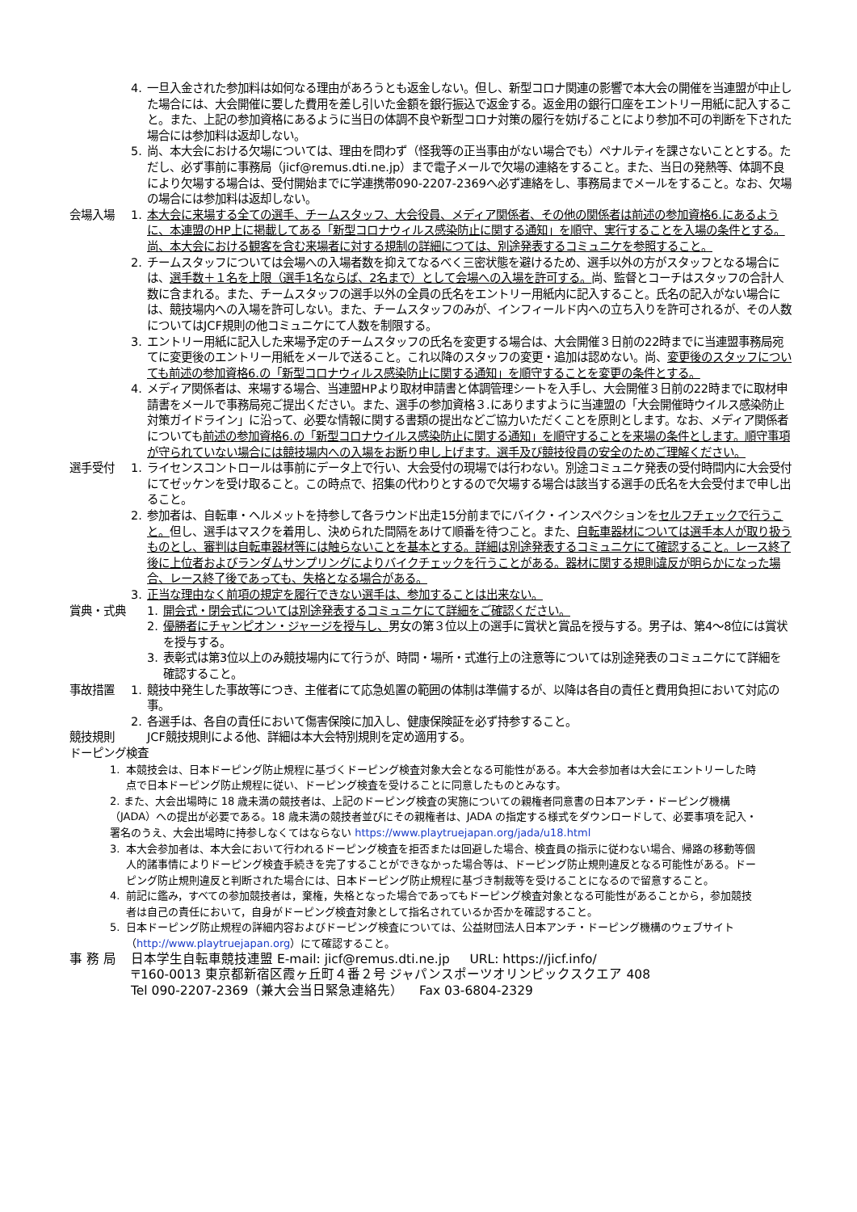4. 一旦入金された参加料は如何なる理由があろうとも返金しない。但し、新型コロナ関連の影響で本大会の開催を当連盟が中止した場合には、大会開催に要した費用を差し引いた金額を銀行振込で返金する。返金用の銀行口座をエントリー用紙に記入すること。また、上記の参加資格にあるように当日の体調不良や新型コロナ対策の履行を妨げることにより参加不可の判断を下された場合には参加料は返却しない。
5. 尚、本大会における欠場については、理由を問わず（怪我等の正当事由がない場合でも）ペナルティを課さないこととする。ただし、必ず事前に事務局（jicf@remus.dti.ne.jp）まで電子メールで欠場の連絡をすること。また、当日の発熱等、体調不良により欠場する場合は、受付開始までに学連携帯090-2207-2369へ必ず連絡をし、事務局までメールをすること。なお、欠場の場合には参加料は返却しない。
会場入場 1. 本大会に来場する全ての選手、チームスタッフ、大会役員、メディア関係者、その他の関係者は前述の参加資格6.にあるように、本連盟のHP上に掲載してある「新型コロナウィルス感染防止に関する通知」を順守、実行することを入場の条件とする。尚、本大会における観客を含む来場者に対する規制の詳細につては、別途発表するコミュニケを参照すること。
2. チームスタッフについては会場への入場者数を抑えてなるべく三密状態を避けるため、選手以外の方がスタッフとなる場合には、選手数＋１名を上限（選手1名ならば、2名まで）として会場への入場を許可する。尚、監督とコーチはスタッフの合計人数に含まれる。また、チームスタッフの選手以外の全員の氏名をエントリー用紙内に記入すること。氏名の記入がない場合には、競技場内への入場を許可しない。また、チームスタッフのみが、インフィールド内への立ち入りを許可されるが、その人数についてはJCF規則の他コミュニケにて人数を制限する。
3. エントリー用紙に記入した来場予定のチームスタッフの氏名を変更する場合は、大会開催３日前の22時までに当連盟事務局宛てに変更後のエントリー用紙をメールで送ること。これ以降のスタッフの変更・追加は認めない。尚、変更後のスタッフについても前述の参加資格6.の「新型コロナウィルス感染防止に関する通知」を順守することを変更の条件とする。
4. メディア関係者は、来場する場合、当連盟HPより取材申請書と体調管理シートを入手し、大会開催３日前の22時までに取材申請書をメールで事務局宛ご提出ください。また、選手の参加資格３.にありますように当連盟の「大会開催時ウイルス感染防止対策ガイドライン」に沿って、必要な情報に関する書類の提出などご協力いただくことを原則とします。なお、メディア関係者についても前述の参加資格6.の「新型コロナウイルス感染防止に関する通知」を順守することを来場の条件とします。順守事項が守られていない場合には競技場内への入場をお断り申し上げます。選手及び競技役員の安全のためご理解ください。
選手受付 1. ライセンスコントロールは事前にデータ上で行い、大会受付の現場では行わない。別途コミュニケ発表の受付時間内に大会受付にてゼッケンを受け取ること。この時点で、招集の代わりとするので欠場する場合は該当する選手の氏名を大会受付まで申し出ること。
2. 参加者は、自転車・ヘルメットを持参して各ラウンド出走15分前までにバイク・インスペクションをセルフチェックで行うこと。但し、選手はマスクを着用し、決められた間隔をあけて順番を待つこと。また、自転車器材については選手本人が取り扱うものとし、審判は自転車器材等には触らないことを基本とする。詳細は別途発表するコミュニケにて確認すること。レース終了後に上位者およびランダムサンプリングによりバイクチェックを行うことがある。器材に関する規則違反が明らかになった場合、レース終了後であっても、失格となる場合がある。
3. 正当な理由なく前項の規定を履行できない選手は、参加することは出来ない。
賞典・式典 1. 開会式・閉会式については別途発表するコミュニケにて詳細をご確認ください。
2. 優勝者にチャンピオン・ジャージを授与し、男女の第３位以上の選手に賞状と賞品を授与する。男子は、第4～8位には賞状を授与する。
3. 表彰式は第3位以上のみ競技場内にて行うが、時間・場所・式進行上の注意等については別途発表のコミュニケにて詳細を確認すること。
事故措置 1. 競技中発生した事故等につき、主催者にて応急処置の範囲の体制は準備するが、以降は各自の責任と費用負担において対応の事。
2. 各選手は、各自の責任において傷害保険に加入し、健康保険証を必ず持参すること。
競技規則 JCF競技規則による他、詳細は本大会特別規則を定め適用する。
ドーピング検査
1. 本競技会は、日本ドーピング防止規程に基づくドーピング検査対象大会となる可能性がある。本大会参加者は大会にエントリーした時点で日本ドーピング防止規程に従い、ドーピング検査を受けることに同意したものとみなす。
2. また、大会出場時に 18 歳未満の競技者は、上記のドーピング検査の実施についての親権者同意書の日本アンチ・ドーピング機構（JADA）への提出が必要である。18 歳未満の競技者並びにその親権者は、JADA の指定する様式をダウンロードして、必要事項を記入・署名のうえ、大会出場時に持参しなくてはならない https://www.playtruejapan.org/jada/u18.html
3. 本大会参加者は、本大会において行われるドーピング検査を拒否または回避した場合、検査員の指示に従わない場合、帰路の移動等個人的諸事情によりドーピング検査手続きを完了することができなかった場合等は、ドーピング防止規則違反となる可能性がある。ドーピング防止規則違反と判断された場合には、日本ドーピング防止規程に基づき制裁等を受けることになるので留意すること。
4. 前記に鑑み，すべての参加競技者は，棄権，失格となった場合であってもドーピング検査対象となる可能性があることから，参加競技者は自己の責任において，自身がドーピング検査対象として指名されているか否かを確認すること。
5. 日本ドーピング防止規程の詳細内容およびドーピング検査については、公益財団法人日本アンチ・ドーピング機構のウェブサイト（http://www.playtruejapan.org）にて確認すること。
事 務 局 日本学生自転車競技連盟 E-mail: jicf@remus.dti.ne.jp URL: https://jicf.info/
〒160-0013 東京都新宿区霞ヶ丘町４番２号 ジャパンスポーツオリンピックスクエア 408
Tel 090-2207-2369（兼大会当日緊急連絡先） Fax 03-6804-2329